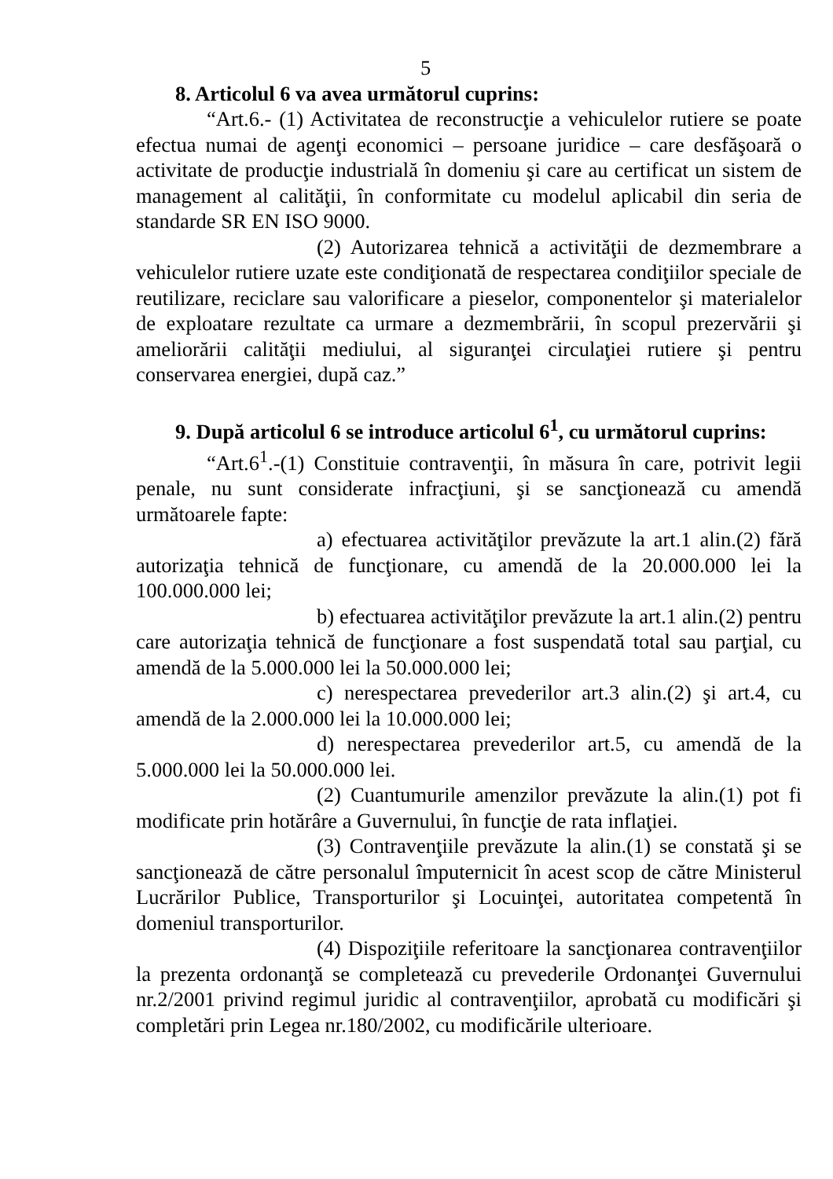5
8. Articolul 6 va avea următorul cuprins:
“Art.6.- (1) Activitatea de reconstrucţie a vehiculelor rutiere se poate efectua numai de agenţi economici – persoane juridice – care desfăşoară o activitate de producţie industrială în domeniu şi care au certificat un sistem de management al calităţii, în conformitate cu modelul aplicabil din seria de standarde SR EN ISO 9000.
(2) Autorizarea tehnică a activităţii de dezmembrare a vehiculelor rutiere uzate este condiţionată de respectarea condiţiilor speciale de reutilizare, reciclare sau valorificare a pieselor, componentelor şi materialelor de exploatare rezultate ca urmare a dezmembrării, în scopul prezervării şi ameliorării calităţii mediului, al siguranţei circulaţiei rutiere şi pentru conservarea energiei, după caz.”
9. După articolul 6 se introduce articolul 6<sup>1</sup>, cu următorul cuprins:
“Art.6<sup>1</sup>.-(1) Constituie contravenţii, în măsura în care, potrivit legii penale, nu sunt considerate infracţiuni, şi se sancţionează cu amendă următoarele fapte:
a) efectuarea activităţilor prevăzute la art.1 alin.(2) fără autorizaţia tehnică de funcţionare, cu amendă de la 20.000.000 lei la 100.000.000 lei;
b) efectuarea activităţilor prevăzute la art.1 alin.(2) pentru care autorizaţia tehnică de funcţionare a fost suspendată total sau parţial, cu amendă de la 5.000.000 lei la 50.000.000 lei;
c) nerespectarea prevederilor art.3 alin.(2) şi art.4, cu amendă de la 2.000.000 lei la 10.000.000 lei;
d) nerespectarea prevederilor art.5, cu amendă de la 5.000.000 lei la 50.000.000 lei.
(2) Cuantumurile amenzilor prevăzute la alin.(1) pot fi modificate prin hotărâre a Guvernului, în funcţie de rata inflaţiei.
(3) Contravenţiile prevăzute la alin.(1) se constată şi se sancţionează de către personalul împuternicit în acest scop de către Ministerul Lucrărilor Publice, Transporturilor şi Locuinţei, autoritatea competentă în domeniul transporturilor.
(4) Dispoziţiile referitoare la sancţionarea contravenţiilor la prezenta ordonanţă se completează cu prevederile Ordonanţei Guvernului nr.2/2001 privind regimul juridic al contravenţiilor, aprobată cu modificări şi completări prin Legea nr.180/2002, cu modificările ulterioare.